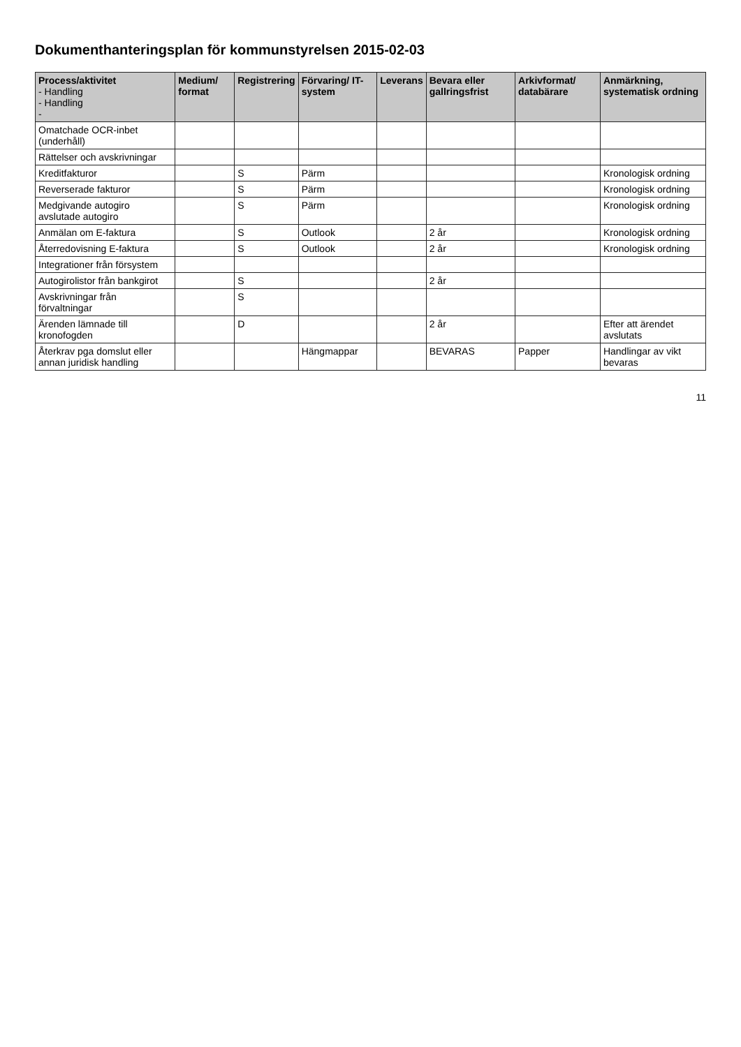Dokumenthanteringsplan för kommunstyrelsen 2015-02-03
| Process/aktivitet - Handling - Handling - | Medium/ format | Registrering | Förvaring/ IT-system | Leverans | Bevara eller gallringsfrist | Arkivformat/ databärare | Anmärkning, systematisk ordning |
| --- | --- | --- | --- | --- | --- | --- | --- |
| Omatchade OCR-inbet (underhåll) | | | | | | | |
| Rättelser och avskrivningar | | | | | | | |
| Kreditfakturor | | S | Pärm | | | | Kronologisk ordning |
| Reverserade fakturor | | S | Pärm | | | | Kronologisk ordning |
| Medgivande autogiro avslutade autogiro | | S | Pärm | | | | Kronologisk ordning |
| Anmälan om E-faktura | | S | Outlook | | 2 år | | Kronologisk ordning |
| Återredovisning E-faktura | | S | Outlook | | 2 år | | Kronologisk ordning |
| Integrationer från försystem | | | | | | | |
| Autogirolistor från bankgirot | | S | | | 2 år | | |
| Avskrivningar från förvaltningar | | S | | | | | |
| Ärenden lämnade till kronofogden | | D | | | 2 år | | Efter att ärendet avslutats |
| Återkrav pga domslut eller annan juridisk handling | | | Hängmappar | | BEVARAS | Papper | Handlingar av vikt bevaras |
11